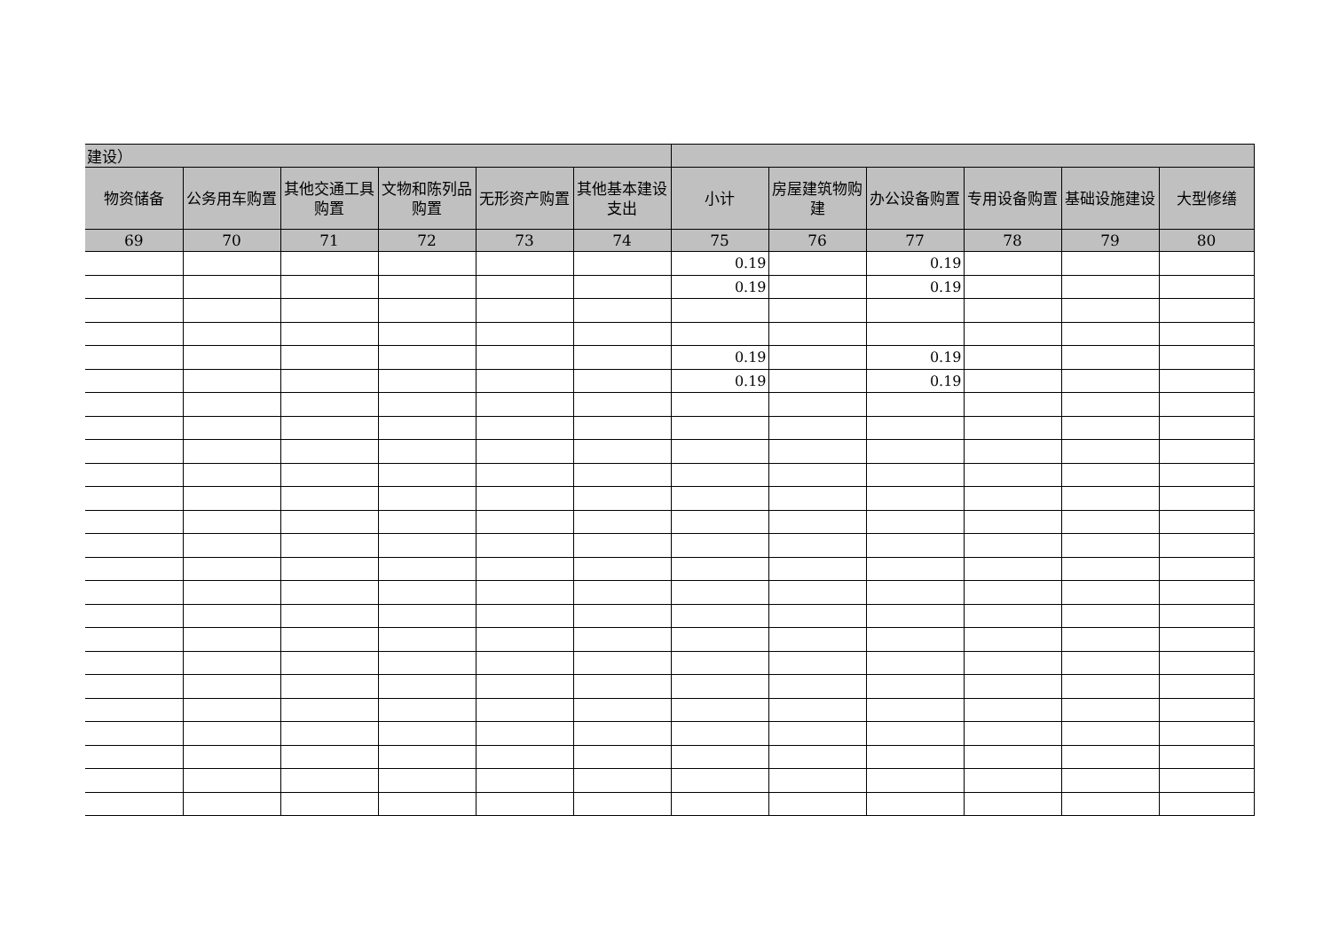| 建设） | | | | | | | | | | | |
| 物资储备 | 公务用车购置 | 其他交通工具购置 | 文物和陈列品购置 | 无形资产购置 | 其他基本建设支出 | 小计 | 房屋建筑物购建 | 办公设备购置 | 专用设备购置 | 基础设施建设 | 大型修缮 |
| 69 | 70 | 71 | 72 | 73 | 74 | 75 | 76 | 77 | 78 | 79 | 80 |
| | | | | | | 0.19 | | 0.19 | | | |
| | | | | | | 0.19 | | 0.19 | | | |
| | | | | | | 0.19 | | 0.19 | | | |
| | | | | | | 0.19 | | 0.19 | | | |